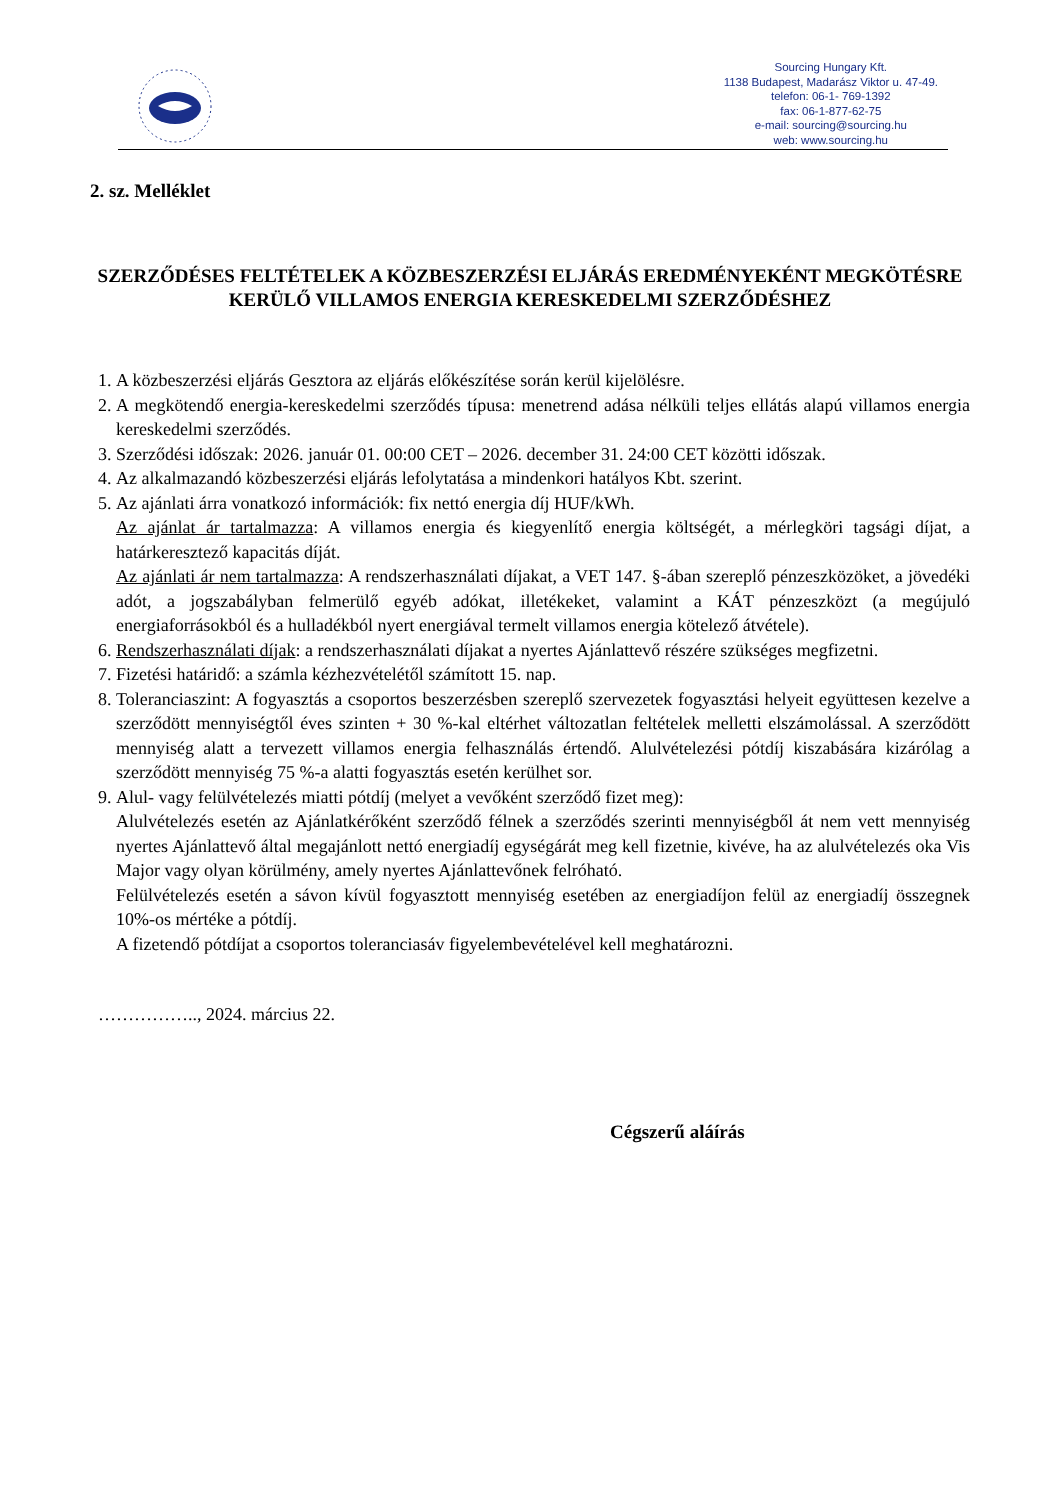Sourcing Hungary Kft.
1138 Budapest, Madarász Viktor u. 47-49.
telefon: 06-1- 769-1392
fax: 06-1-877-62-75
e-mail: sourcing@sourcing.hu
web: www.sourcing.hu
2. sz. Melléklet
SZERZŐDÉSES FELTÉTELEK A KÖZBESZERZÉSI ELJÁRÁS EREDMÉNYEKÉNT MEGKÖTÉSRE KERÜLŐ VILLAMOS ENERGIA KERESKEDELMI SZERZŐDÉSHEZ
1. A közbeszerzési eljárás Gesztora az eljárás előkészítése során kerül kijelölésre.
2. A megkötendő energia-kereskedelmi szerződés típusa: menetrend adása nélküli teljes ellátás alapú villamos energia kereskedelmi szerződés.
3. Szerződési időszak: 2026. január 01. 00:00 CET – 2026. december 31. 24:00 CET közötti időszak.
4. Az alkalmazandó közbeszerzési eljárás lefolytatása a mindenkori hatályos Kbt. szerint.
5. Az ajánlati árra vonatkozó információk: fix nettó energia díj HUF/kWh.
Az ajánlat ár tartalmazza: A villamos energia és kiegyenlítő energia költségét, a mérlegköri tagsági díjat, a határkeresztező kapacitás díját.
Az ajánlati ár nem tartalmazza: A rendszerhasználati díjakat, a VET 147. §-ában szereplő pénzeszközöket, a jövedéki adót, a jogszabályban felmerülő egyéb adókat, illetékeket, valamint a KÁT pénzeszközt (a megújuló energiaforrásokból és a hulladékból nyert energiával termelt villamos energia kötelező átvétele).
6. Rendszerhasználati díjak: a rendszerhasználati díjakat a nyertes Ajánlattevő részére szükséges megfizetni.
7. Fizetési határidő: a számla kézhezvételétől számított 15. nap.
8. Toleranciaszint: A fogyasztás a csoportos beszerzésben szereplő szervezetek fogyasztási helyeit együttesen kezelve a szerződött mennyiségtől éves szinten + 30 %-kal eltérhet változatlan feltételek melletti elszámolással. A szerződött mennyiség alatt a tervezett villamos energia felhasználás értendő. Alulvételezési pótdíj kiszabására kizárólag a szerződött mennyiség 75 %-a alatti fogyasztás esetén kerülhet sor.
9. Alul- vagy felülvételezés miatti pótdíj (melyet a vevőként szerződő fizet meg):
Alulvételezés esetén az Ajánlatkérőként szerződő félnek a szerződés szerinti mennyiségből át nem vett mennyiség nyertes Ajánlattevő által megajánlott nettó energiadíj egységárát meg kell fizetnie, kivéve, ha az alulvételezés oka Vis Major vagy olyan körülmény, amely nyertes Ajánlattevőnek felróható.
Felülvételezés esetén a sávon kívül fogyasztott mennyiség esetében az energiadíjon felül az energiadíj összegnek 10%-os mértéke a pótdíj.
A fizetendő pótdíjat a csoportos toleranciasáv figyelembevételével kell meghatározni.
…………….., 2024. március 22.
Cégszerű aláírás